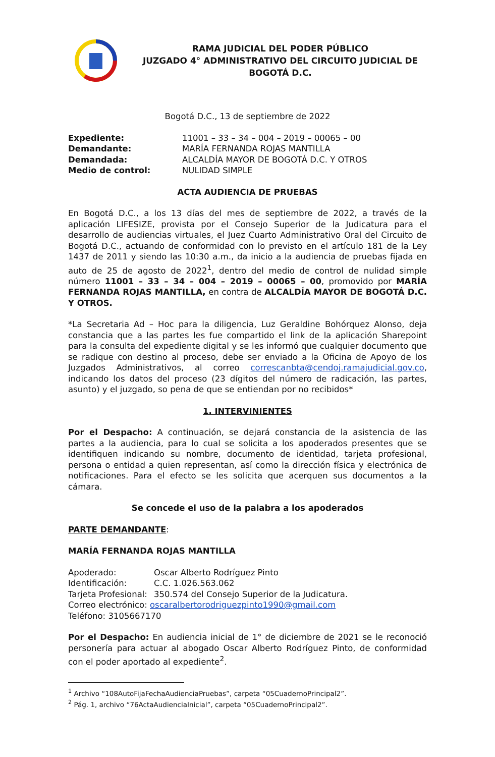RAMA JUDICIAL DEL PODER PÚBLICO
JUZGADO 4° ADMINISTRATIVO DEL CIRCUITO JUDICIAL DE
BOGOTÁ D.C.
Bogotá D.C., 13 de septiembre de 2022
Expediente: 11001 – 33 – 34 – 004 – 2019 – 00065 – 00 Demandante: MARÍA FERNANDA ROJAS MANTILLA Demandada: ALCALDÍA MAYOR DE BOGOTÁ D.C. Y OTROS Medio de control: NULIDAD SIMPLE
ACTA AUDIENCIA DE PRUEBAS
En Bogotá D.C., a los 13 días del mes de septiembre de 2022, a través de la aplicación LIFESIZE, provista por el Consejo Superior de la Judicatura para el desarrollo de audiencias virtuales, el Juez Cuarto Administrativo Oral del Circuito de Bogotá D.C., actuando de conformidad con lo previsto en el artículo 181 de la Ley 1437 de 2011 y siendo las 10:30 a.m., da inicio a la audiencia de pruebas fijada en auto de 25 de agosto de 2022<sup>1</sup>, dentro del medio de control de nulidad simple número 11001 – 33 – 34 – 004 – 2019 – 00065 – 00, promovido por MARÍA FERNANDA ROJAS MANTILLA, en contra de ALCALDÍA MAYOR DE BOGOTÁ D.C. Y OTROS.
*La Secretaria Ad – Hoc para la diligencia, Luz Geraldine Bohórquez Alonso, deja constancia que a las partes les fue compartido el link de la aplicación Sharepoint para la consulta del expediente digital y se les informó que cualquier documento que se radique con destino al proceso, debe ser enviado a la Oficina de Apoyo de los Juzgados Administrativos, al correo correscanbta@cendoj.ramajudicial.gov.co, indicando los datos del proceso (23 dígitos del número de radicación, las partes, asunto) y el juzgado, so pena de que se entiendan por no recibidos*
1. INTERVINIENTES
Por el Despacho: A continuación, se dejará constancia de la asistencia de las partes a la audiencia, para lo cual se solicita a los apoderados presentes que se identifiquen indicando su nombre, documento de identidad, tarjeta profesional, persona o entidad a quien representan, así como la dirección física y electrónica de notificaciones. Para el efecto se les solicita que acerquen sus documentos a la cámara.
Se concede el uso de la palabra a los apoderados
PARTE DEMANDANTE:
MARÍA FERNANDA ROJAS MANTILLA
Apoderado: Oscar Alberto Rodríguez Pinto Identificación: C.C. 1.026.563.062 Tarjeta Profesional: 350.574 del Consejo Superior de la Judicatura.
Correo electrónico: oscaralbertorodriguezpinto1990@gmail.com
Teléfono: 3105667170
Por el Despacho: En audiencia inicial de 1° de diciembre de 2021 se le reconoció personería para actuar al abogado Oscar Alberto Rodríguez Pinto, de conformidad con el poder aportado al expediente<sup>2</sup>.
<sup>1</sup> Archivo “108AutoFijaFechaAudienciaPruebas”, carpeta “05CuadernoPrincipal2”.
<sup>2</sup> Pág. 1, archivo “76ActaAudienciaInicial”, carpeta “05CuadernoPrincipal2”.